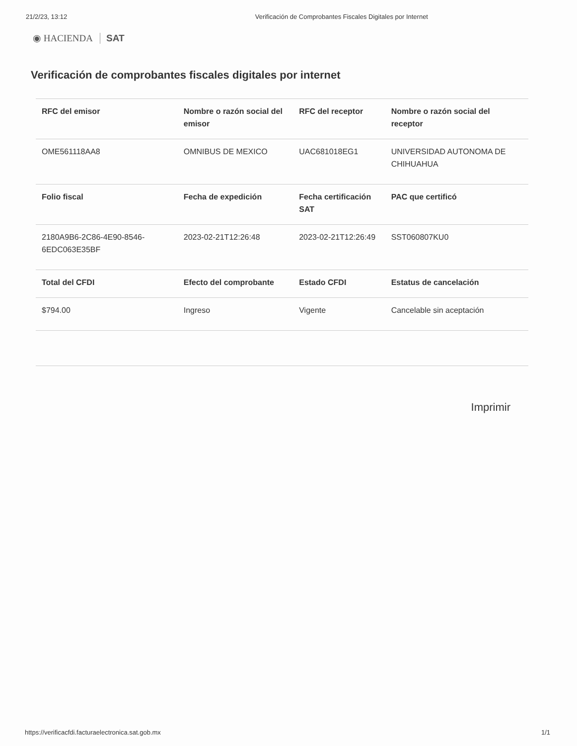21/2/23, 13:12 Verificación de Comprobantes Fiscales Digitales por Internet
◉ HACIENDA SAT
Verificación de comprobantes fiscales digitales por internet
| RFC del emisor | Nombre o razón social del emisor | RFC del receptor | Nombre o razón social del receptor |
| --- | --- | --- | --- |
| OME561118AA8 | OMNIBUS DE MEXICO | UAC681018EG1 | UNIVERSIDAD AUTONOMA DE CHIHUAHUA |
| Folio fiscal | Fecha de expedición | Fecha certificación SAT | PAC que certificó |
| 2180A9B6-2C86-4E90-8546-6EDC063E35BF | 2023-02-21T12:26:48 | 2023-02-21T12:26:49 | SST060807KU0 |
| Total del CFDI | Efecto del comprobante | Estado CFDI | Estatus de cancelación |
| $794.00 | Ingreso | Vigente | Cancelable sin aceptación |
Imprimir
https://verificacfdi.facturaelectronica.sat.gob.mx 1/1